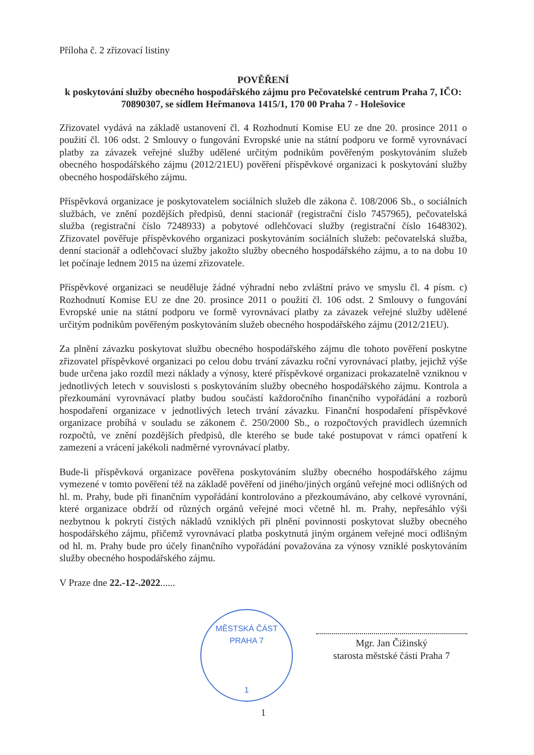Příloha č. 2 zřizovací listiny
POVĚŘENÍ
k poskytování služby obecného hospodářského zájmu pro Pečovatelské centrum Praha 7, IČO: 70890307, se sídlem Heřmanova 1415/1, 170 00 Praha 7 - Holešovice
Zřizovatel vydává na základě ustanovení čl. 4 Rozhodnutí Komise EU ze dne 20. prosince 2011 o použití čl. 106 odst. 2 Smlouvy o fungování Evropské unie na státní podporu ve formě vyrovnávací platby za závazek veřejné služby udělené určitým podnikům pověřeným poskytováním služeb obecného hospodářského zájmu (2012/21EU) pověření příspěvkové organizaci k poskytování služby obecného hospodářského zájmu.
Příspěvková organizace je poskytovatelem sociálních služeb dle zákona č. 108/2006 Sb., o sociálních službách, ve znění pozdějších předpisů, denní stacionář (registrační číslo 7457965), pečovatelská služba (registrační číslo 7248933) a pobytové odlehčovací služby (registrační číslo 1648302). Zřizovatel pověřuje příspěvkového organizaci poskytováním sociálních služeb: pečovatelská služba, denní stacionář a odlehčovací služby jakožto služby obecného hospodářského zájmu, a to na dobu 10 let počínaje lednem 2015 na území zřizovatele.
Příspěvkové organizaci se neuděluje žádné výhradní nebo zvláštní právo ve smyslu čl. 4 písm. c) Rozhodnutí Komise EU ze dne 20. prosince 2011 o použití čl. 106 odst. 2 Smlouvy o fungování Evropské unie na státní podporu ve formě vyrovnávací platby za závazek veřejné služby udělené určitým podnikům pověřeným poskytováním služeb obecného hospodářského zájmu (2012/21EU).
Za plnění závazku poskytovat službu obecného hospodářského zájmu dle tohoto pověření poskytne zřizovatel příspěvkové organizaci po celou dobu trvání závazku roční vyrovnávací platby, jejichž výše bude určena jako rozdíl mezi náklady a výnosy, které příspěvkové organizaci prokazatelně vzniknou v jednotlivých letech v souvislosti s poskytováním služby obecného hospodářského zájmu. Kontrola a přezkoumání vyrovnávací platby budou součástí každoročního finančního vypořádání a rozborů hospodaření organizace v jednotlivých letech trvání závazku. Finanční hospodaření příspěvkové organizace probíhá v souladu se zákonem č. 250/2000 Sb., o rozpočtových pravidlech územních rozpočtů, ve znění pozdějších předpisů, dle kterého se bude také postupovat v rámci opatření k zamezení a vrácení jakékoli nadměrné vyrovnávací platby.
Bude-li příspěvková organizace pověřena poskytováním služby obecného hospodářského zájmu vymezené v tomto pověření též na základě pověření od jiného/jiných orgánů veřejné moci odlišných od hl. m. Prahy, bude při finančním vypořádání kontrolováno a přezkoumáváno, aby celkové vyrovnání, které organizace obdrží od různých orgánů veřejné moci včetně hl. m. Prahy, nepřesáhlo výši nezbytnou k pokrytí čistých nákladů vzniklých při plnění povinnosti poskytovat služby obecného hospodářského zájmu, přičemž vyrovnávací platba poskytnutá jiným orgánem veřejné moci odlišným od hl. m. Prahy bude pro účely finančního vypořádání považována za výnosy vzniklé poskytováním služby obecného hospodářského zájmu.
V Praze dne 22.-12-.2022......
MĚSTSKÁ ČÁST PRAHA 7
1
Mgr. Jan Čižinský
starosta městské části Praha 7
1